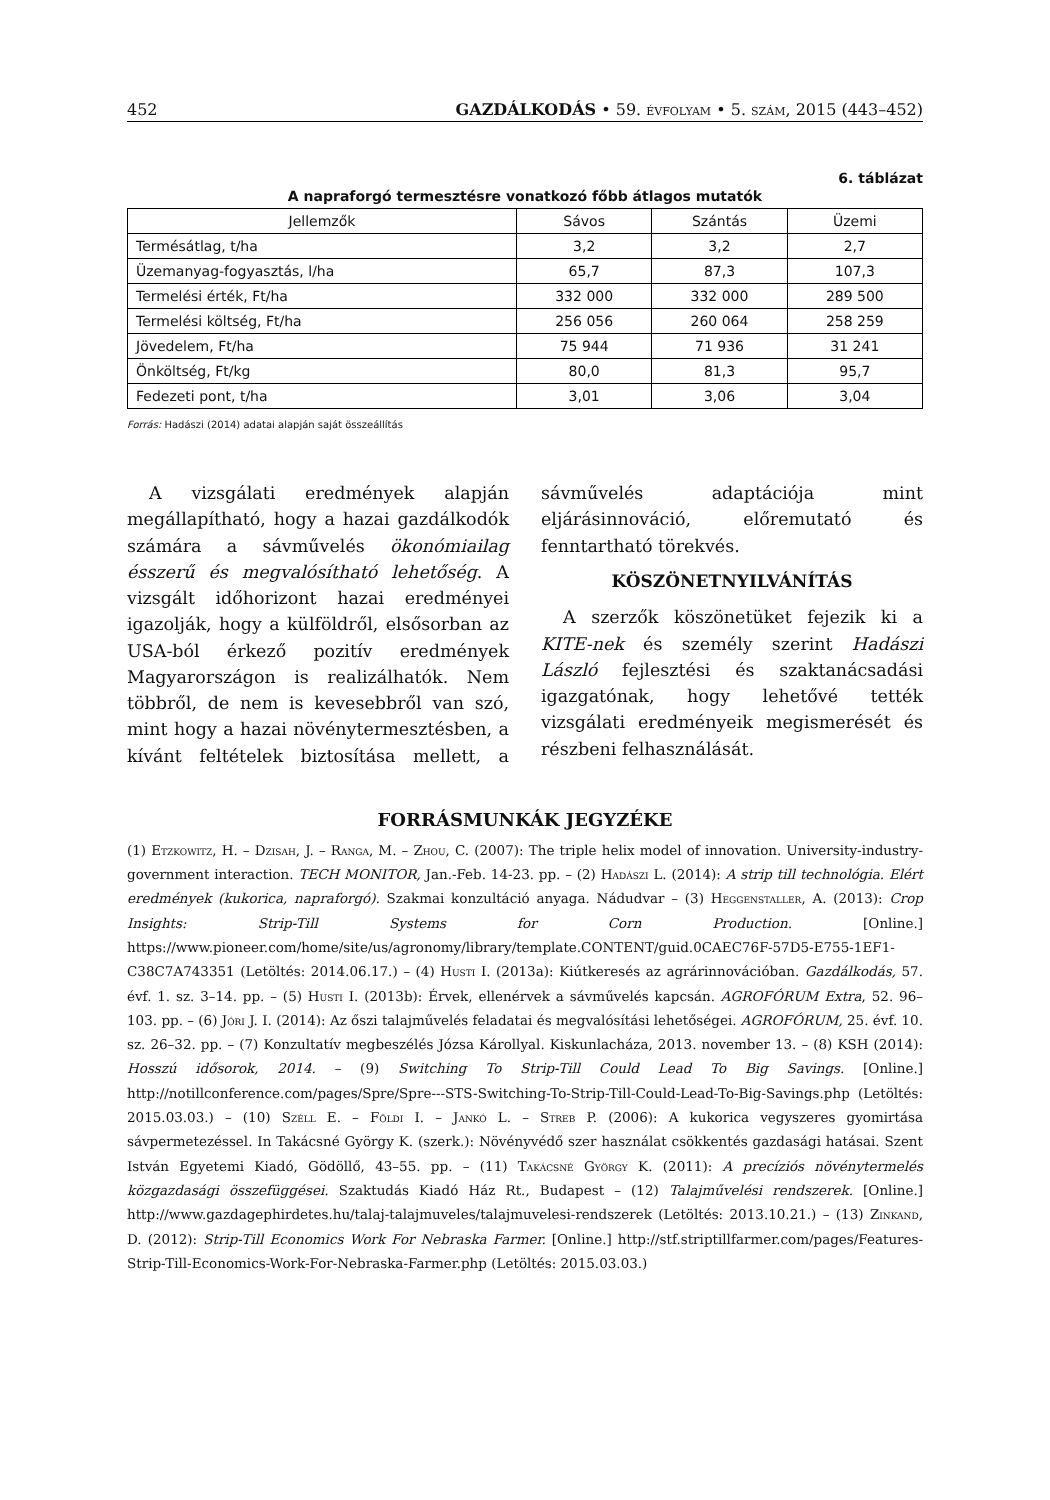452 GAZDÁLKODÁS • 59. évfolyam • 5. szám, 2015 (443–452)
6. táblázat
A napraforgó termesztésre vonatkozó főbb átlagos mutatók
| Jellemzők | Sávos | Szántás | Üzemi |
| --- | --- | --- | --- |
| Termésátlag, t/ha | 3,2 | 3,2 | 2,7 |
| Üzemanyag-fogyasztás, l/ha | 65,7 | 87,3 | 107,3 |
| Termelési érték, Ft/ha | 332 000 | 332 000 | 289 500 |
| Termelési költség, Ft/ha | 256 056 | 260 064 | 258 259 |
| Jövedelem, Ft/ha | 75 944 | 71 936 | 31 241 |
| Önköltség, Ft/kg | 80,0 | 81,3 | 95,7 |
| Fedezeti pont, t/ha | 3,01 | 3,06 | 3,04 |
Forrás: Hadászi (2014) adatai alapján saját összeállítás
A vizsgálati eredmények alapján megállapítható, hogy a hazai gazdálkodók számára a sávművelés ökonómiailag ésszerű és megvalósítható lehetőség. A vizsgált időhorizont hazai eredményei igazolják, hogy a külföldről, elsősorban az USA-ból érkező pozitív eredmények Magyarországon is realizálhatók. Nem többről, de nem is kevesebbről van szó, mint hogy a hazai növénytermesztésben, a kívánt feltételek biztosítása mellett, a sávművelés adaptációja mint eljárásinnováció, előremutató és fenntartható törekvés.
KÖSZÖNETNYILVÁNÍTÁS
A szerzők köszönetüket fejezik ki a KITE-nek és személy szerint Hadászi László fejlesztési és szaktanácsadási igazgatónak, hogy lehetővé tették vizsgálati eredményeik megismerését és részbeni felhasználását.
FORRÁSMUNKÁK JEGYZÉKE
(1) Etzkowitz, H. – Dzisah, J. – Ranga, M. – Zhou, C. (2007): The triple helix model of innovation. University-industry-government interaction. TECH MONITOR, Jan.-Feb. 14-23. pp. – (2) Hadászi L. (2014): A strip till technológia. Elért eredmények (kukorica, napraforgó). Szakmai konzultáció anyaga. Nádudvar – (3) Heggenstaller, A. (2013): Crop Insights: Strip-Till Systems for Corn Production. [Online.] https://www.pioneer.com/home/site/us/agronomy/library/template.CONTENT/guid.0CAEC76F-57D5-E755-1EF1-C38C7A743351 (Letöltés: 2014.06.17.) – (4) Husti I. (2013a): Kiútkeresés az agrárinnovációban. Gazdálkodás, 57. évf. 1. sz. 3–14. pp. – (5) Husti I. (2013b): Érvek, ellenérvek a sávművelés kapcsán. AGROFÓRUM Extra, 52. 96–103. pp. – (6) Jóri J. I. (2014): Az őszi talajművelés feladatai és megvalósítási lehetőségei. AGROFÓRUM, 25. évf. 10. sz. 26–32. pp. – (7) Konzultatív megbeszélés Józsa Károllyal. Kiskunlacháza, 2013. november 13. – (8) KSH (2014): Hosszú idősorok, 2014. – (9) Switching To Strip-Till Could Lead To Big Savings. [Online.] http://notillconference.com/pages/Spre/Spre---STS-Switching-To-Strip-Till-Could-Lead-To-Big-Savings.php (Letöltés: 2015.03.03.) – (10) Széll E. – Földi I. – Jankó L. – Streb P. (2006): A kukorica vegyszeres gyomirtása sávpermetezéssel. In Takácsné György K. (szerk.): Növényvédő szer használat csökkentés gazdasági hatásai. Szent István Egyetemi Kiadó, Gödöllő, 43–55. pp. – (11) Takácsné György K. (2011): A precíziós növénytermelés közgazdasági összefüggései. Szaktudás Kiadó Ház Rt., Budapest – (12) Talajművelési rendszerek. [Online.] http://www.gazdagephirdetes.hu/talaj-talajmuveles/talajmuvelesi-rendszerek (Letöltés: 2013.10.21.) – (13) Zinkand, D. (2012): Strip-Till Economics Work For Nebraska Farmer. [Online.] http://stf.striptillfarmer.com/pages/Features-Strip-Till-Economics-Work-For-Nebraska-Farmer.php (Letöltés: 2015.03.03.)